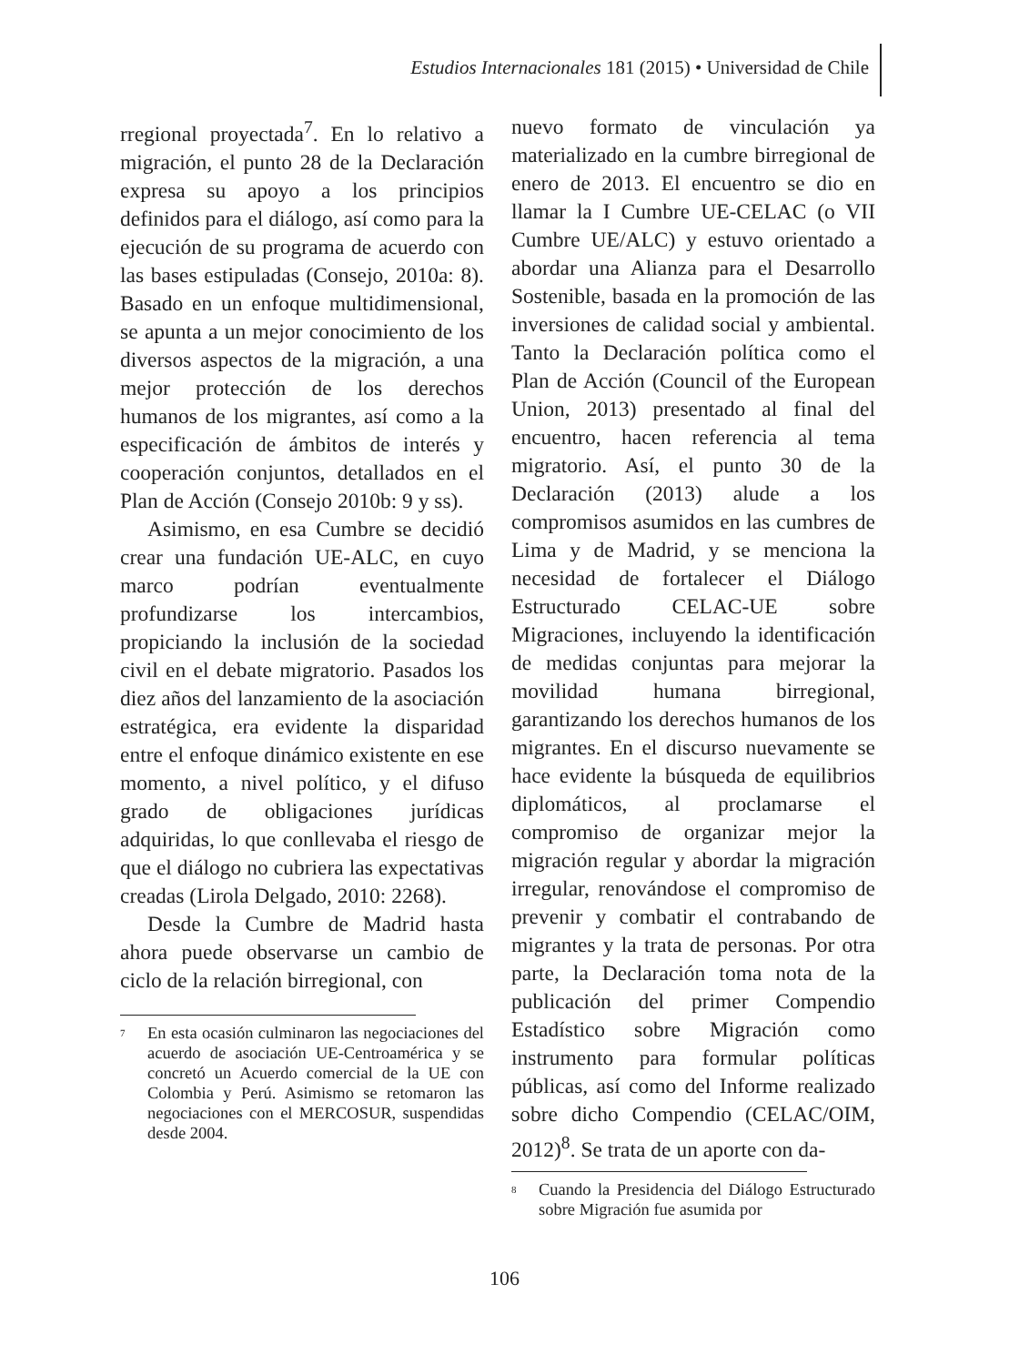Estudios Internacionales 181 (2015) • Universidad de Chile
rregional proyectada<sup>7</sup>. En lo relativo a migración, el punto 28 de la Declaración expresa su apoyo a los principios definidos para el diálogo, así como para la ejecución de su programa de acuerdo con las bases estipuladas (Consejo, 2010a: 8). Basado en un enfoque multidimensional, se apunta a un mejor conocimiento de los diversos aspectos de la migración, a una mejor protección de los derechos humanos de los migrantes, así como a la especificación de ámbitos de interés y cooperación conjuntos, detallados en el Plan de Acción (Consejo 2010b: 9 y ss).
Asimismo, en esa Cumbre se decidió crear una fundación UE-ALC, en cuyo marco podrían eventualmente profundizarse los intercambios, propiciando la inclusión de la sociedad civil en el debate migratorio. Pasados los diez años del lanzamiento de la asociación estratégica, era evidente la disparidad entre el enfoque dinámico existente en ese momento, a nivel político, y el difuso grado de obligaciones jurídicas adquiridas, lo que conllevaba el riesgo de que el diálogo no cubriera las expectativas creadas (Lirola Delgado, 2010: 2268).
Desde la Cumbre de Madrid hasta ahora puede observarse un cambio de ciclo de la relación birregional, con
<sup>7</sup> En esta ocasión culminaron las negociaciones del acuerdo de asociación UE-Centroamérica y se concretó un Acuerdo comercial de la UE con Colombia y Perú. Asimismo se retomaron las negociaciones con el MERCOSUR, suspendidas desde 2004.
nuevo formato de vinculación ya materializado en la cumbre birregional de enero de 2013. El encuentro se dio en llamar la I Cumbre UE-CELAC (o VII Cumbre UE/ALC) y estuvo orientado a abordar una Alianza para el Desarrollo Sostenible, basada en la promoción de las inversiones de calidad social y ambiental. Tanto la Declaración política como el Plan de Acción (Council of the European Union, 2013) presentado al final del encuentro, hacen referencia al tema migratorio. Así, el punto 30 de la Declaración (2013) alude a los compromisos asumidos en las cumbres de Lima y de Madrid, y se menciona la necesidad de fortalecer el Diálogo Estructurado CELAC-UE sobre Migraciones, incluyendo la identificación de medidas conjuntas para mejorar la movilidad humana birregional, garantizando los derechos humanos de los migrantes. En el discurso nuevamente se hace evidente la búsqueda de equilibrios diplomáticos, al proclamarse el compromiso de organizar mejor la migración regular y abordar la migración irregular, renovándose el compromiso de prevenir y combatir el contrabando de migrantes y la trata de personas. Por otra parte, la Declaración toma nota de la publicación del primer Compendio Estadístico sobre Migración como instrumento para formular políticas públicas, así como del Informe realizado sobre dicho Compendio (CELAC/OIM, 2012)<sup>8</sup>. Se trata de un aporte con da-
<sup>8</sup> Cuando la Presidencia del Diálogo Estructurado sobre Migración fue asumida por
106